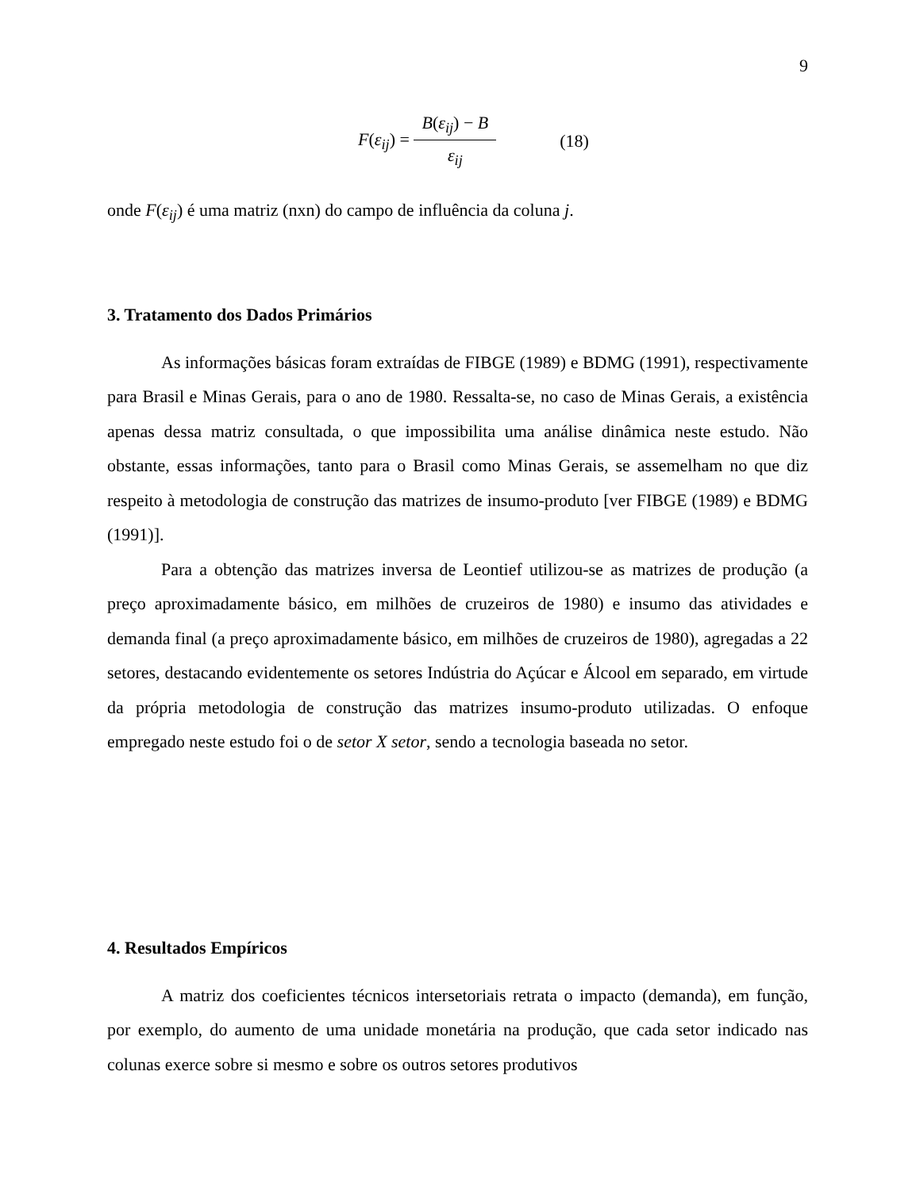9
F(ε<sub>ij</sub>) = B(ε<sub>ij</sub>) − B ε<sub>ij</sub>
(18)
onde F(ε<sub>ij</sub>) é uma matriz (nxn) do campo de influência da coluna j.
3. Tratamento dos Dados Primários
As informações básicas foram extraídas de FIBGE (1989) e BDMG (1991), respectivamente para Brasil e Minas Gerais, para o ano de 1980. Ressalta-se, no caso de Minas Gerais, a existência apenas dessa matriz consultada, o que impossibilita uma análise dinâmica neste estudo. Não obstante, essas informações, tanto para o Brasil como Minas Gerais, se assemelham no que diz respeito à metodologia de construção das matrizes de insumo-produto [ver FIBGE (1989) e BDMG (1991)].
Para a obtenção das matrizes inversa de Leontief utilizou-se as matrizes de produção (a preço aproximadamente básico, em milhões de cruzeiros de 1980) e insumo das atividades e demanda final (a preço aproximadamente básico, em milhões de cruzeiros de 1980), agregadas a 22 setores, destacando evidentemente os setores Indústria do Açúcar e Álcool em separado, em virtude da própria metodologia de construção das matrizes insumo-produto utilizadas. O enfoque empregado neste estudo foi o de setor X setor, sendo a tecnologia baseada no setor.
4. Resultados Empíricos
A matriz dos coeficientes técnicos intersetoriais retrata o impacto (demanda), em função, por exemplo, do aumento de uma unidade monetária na produção, que cada setor indicado nas colunas exerce sobre si mesmo e sobre os outros setores produtivos